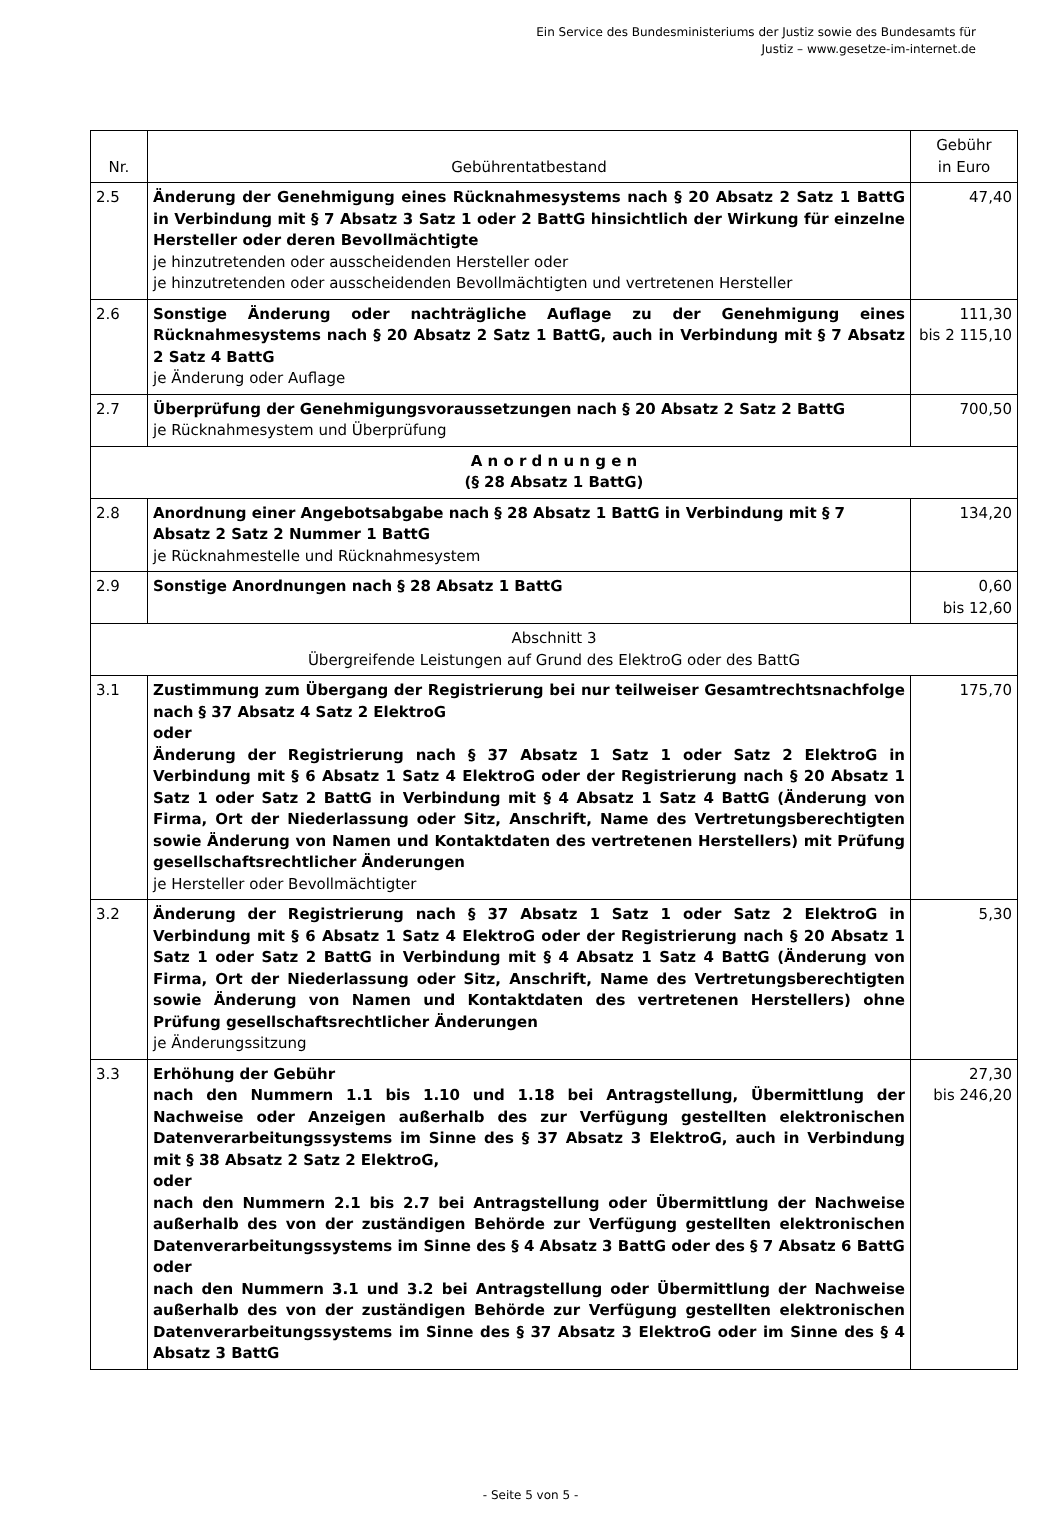Ein Service des Bundesministeriums der Justiz sowie des Bundesamts für
Justiz – www.gesetze-im-internet.de
| Nr. | Gebührentatbestand | Gebühr in Euro |
| --- | --- | --- |
| 2.5 | Änderung der Genehmigung eines Rücknahmesystems nach § 20 Absatz 2 Satz 1 BattG in Verbindung mit § 7 Absatz 3 Satz 1 oder 2 BattG hinsichtlich der Wirkung für einzelne Hersteller oder deren Bevollmächtigte je hinzutretenden oder ausscheidenden Hersteller oder je hinzutretenden oder ausscheidenden Bevollmächtigten und vertretenen Hersteller | 47,40 |
| 2.6 | Sonstige Änderung oder nachträgliche Auflage zu der Genehmigung eines Rücknahmesystems nach § 20 Absatz 2 Satz 1 BattG, auch in Verbindung mit § 7 Absatz 2 Satz 4 BattG je Änderung oder Auflage | 111,30 bis 2 115,10 |
| 2.7 | Überprüfung der Genehmigungsvoraussetzungen nach § 20 Absatz 2 Satz 2 BattG je Rücknahmesystem und Überprüfung | 700,50 |
| A n o r d n u n g e n (§ 28 Absatz 1 BattG) | | |
| 2.8 | Anordnung einer Angebotsabgabe nach § 28 Absatz 1 BattG in Verbindung mit § 7 Absatz 2 Satz 2 Nummer 1 BattG je Rücknahmestelle und Rücknahmesystem | 134,20 |
| 2.9 | Sonstige Anordnungen nach § 28 Absatz 1 BattG | 0,60 bis 12,60 |
| Abschnitt 3 Übergreifende Leistungen auf Grund des ElektroG oder des BattG | | |
| 3.1 | Zustimmung zum Übergang der Registrierung bei nur teilweiser Gesamtrechtsnachfolge nach § 37 Absatz 4 Satz 2 ElektroG oder Änderung der Registrierung nach § 37 Absatz 1 Satz 1 oder Satz 2 ElektroG in Verbindung mit § 6 Absatz 1 Satz 4 ElektroG oder der Registrierung nach § 20 Absatz 1 Satz 1 oder Satz 2 BattG in Verbindung mit § 4 Absatz 1 Satz 4 BattG (Änderung von Firma, Ort der Niederlassung oder Sitz, Anschrift, Name des Vertretungsberechtigten sowie Änderung von Namen und Kontaktdaten des vertretenen Herstellers) mit Prüfung gesellschaftsrechtlicher Änderungen je Hersteller oder Bevollmächtigter | 175,70 |
| 3.2 | Änderung der Registrierung nach § 37 Absatz 1 Satz 1 oder Satz 2 ElektroG in Verbindung mit § 6 Absatz 1 Satz 4 ElektroG oder der Registrierung nach § 20 Absatz 1 Satz 1 oder Satz 2 BattG in Verbindung mit § 4 Absatz 1 Satz 4 BattG (Änderung von Firma, Ort der Niederlassung oder Sitz, Anschrift, Name des Vertretungsberechtigten sowie Änderung von Namen und Kontaktdaten des vertretenen Herstellers) ohne Prüfung gesellschaftsrechtlicher Änderungen je Änderungssitzung | 5,30 |
| 3.3 | Erhöhung der Gebühr nach den Nummern 1.1 bis 1.10 und 1.18 bei Antragstellung, Übermittlung der Nachweise oder Anzeigen außerhalb des zur Verfügung gestellten elektronischen Datenverarbeitungssystems im Sinne des § 37 Absatz 3 ElektroG, auch in Verbindung mit § 38 Absatz 2 Satz 2 ElektroG, oder nach den Nummern 2.1 bis 2.7 bei Antragstellung oder Übermittlung der Nachweise außerhalb des von der zuständigen Behörde zur Verfügung gestellten elektronischen Datenverarbeitungssystems im Sinne des § 4 Absatz 3 BattG oder des § 7 Absatz 6 BattG oder nach den Nummern 3.1 und 3.2 bei Antragstellung oder Übermittlung der Nachweise außerhalb des von der zuständigen Behörde zur Verfügung gestellten elektronischen Datenverarbeitungssystems im Sinne des § 37 Absatz 3 ElektroG oder im Sinne des § 4 Absatz 3 BattG | 27,30 bis 246,20 |
- Seite 5 von 5 -